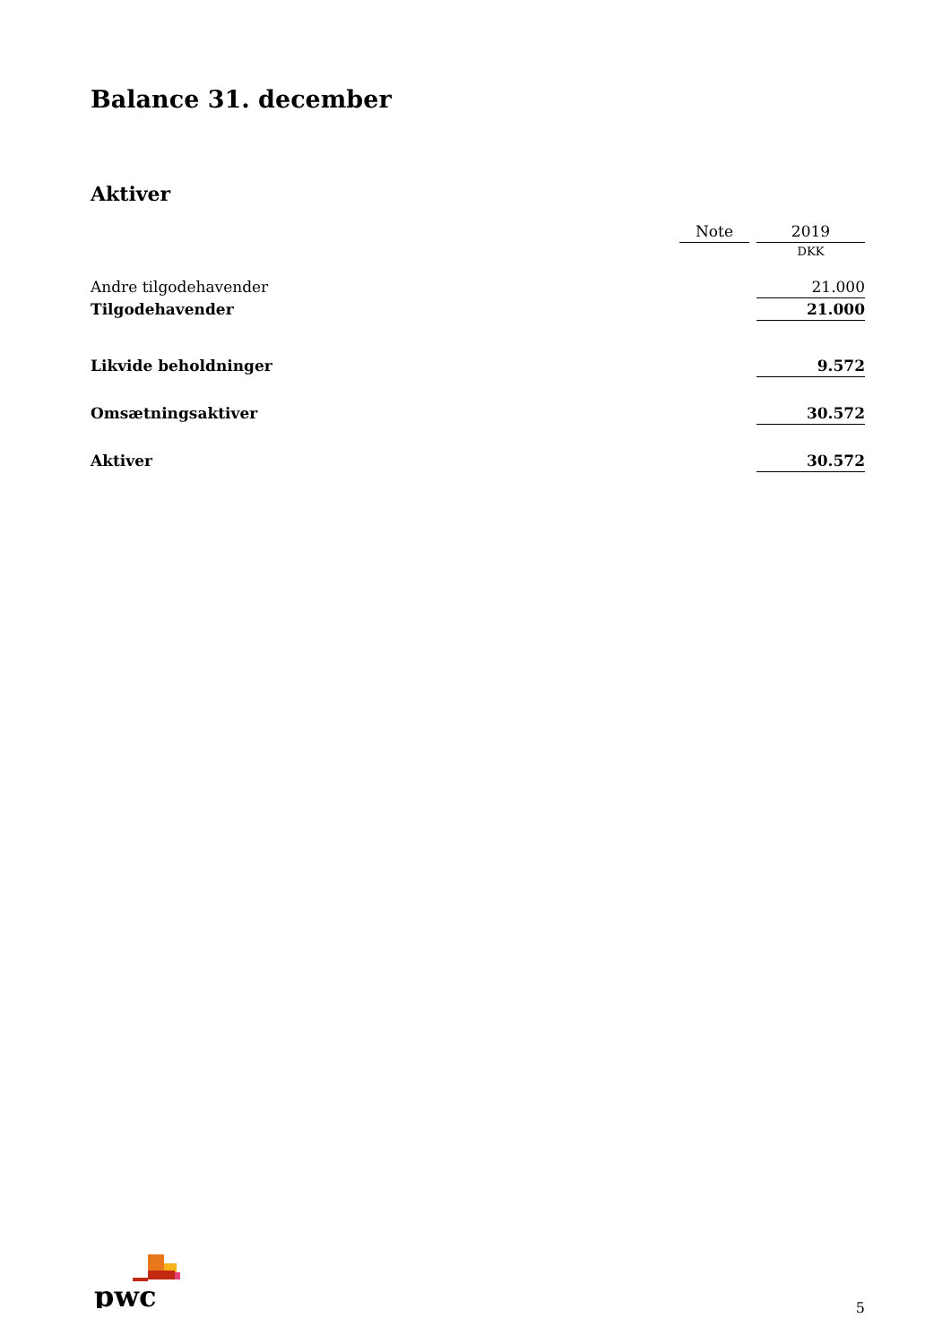Balance 31. december
Aktiver
| | Note | | 2019 |
| --- | --- | --- | --- |
| | | | DKK |
| Andre tilgodehavender | | | 21.000 |
| Tilgodehavender | | | 21.000 |
| Likvide beholdninger | | | 9.572 |
| Omsætningsaktiver | | | 30.572 |
| Aktiver | | | 30.572 |
pwc
5